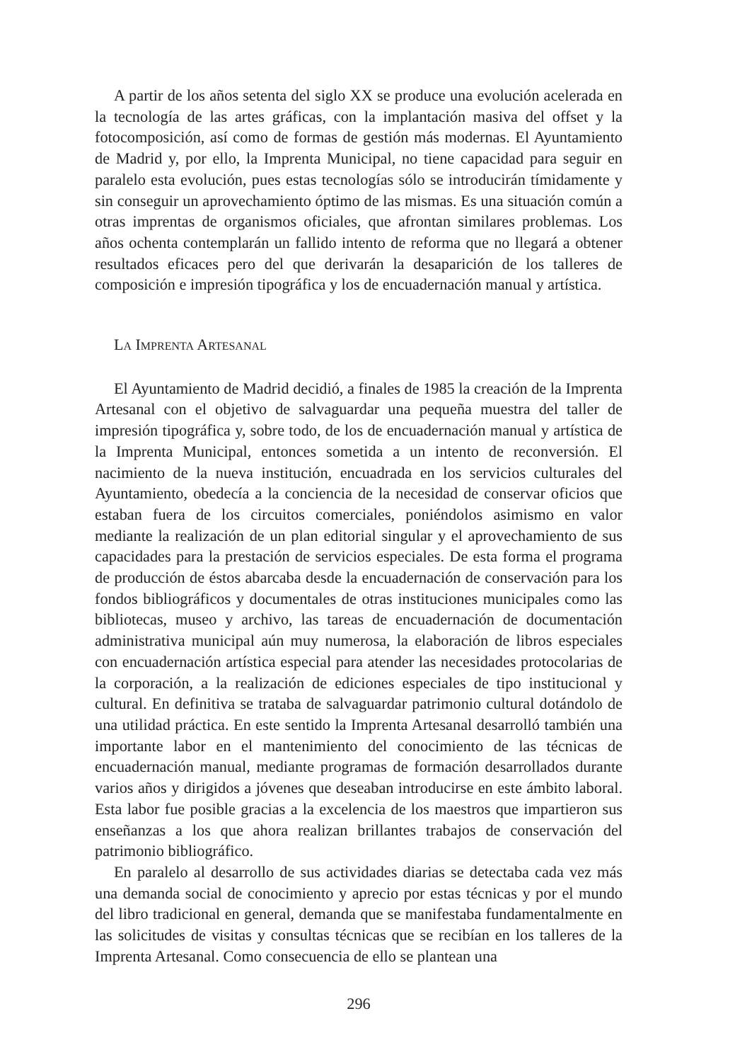A partir de los años setenta del siglo XX se produce una evolución acelerada en la tecnología de las artes gráficas, con la implantación masiva del offset y la fotocomposición, así como de formas de gestión más modernas. El Ayuntamiento de Madrid y, por ello, la Imprenta Municipal, no tiene capacidad para seguir en paralelo esta evolución, pues estas tecnologías sólo se introducirán tímidamente y sin conseguir un aprovechamiento óptimo de las mismas. Es una situación común a otras imprentas de organismos oficiales, que afrontan similares problemas. Los años ochenta contemplarán un fallido intento de reforma que no llegará a obtener resultados eficaces pero del que derivarán la desaparición de los talleres de composición e impresión tipográfica y los de encuadernación manual y artística.
LA IMPRENTA ARTESANAL
El Ayuntamiento de Madrid decidió, a finales de 1985 la creación de la Imprenta Artesanal con el objetivo de salvaguardar una pequeña muestra del taller de impresión tipográfica y, sobre todo, de los de encuadernación manual y artística de la Imprenta Municipal, entonces sometida a un intento de reconversión. El nacimiento de la nueva institución, encuadrada en los servicios culturales del Ayuntamiento, obedecía a la conciencia de la necesidad de conservar oficios que estaban fuera de los circuitos comerciales, poniéndolos asimismo en valor mediante la realización de un plan editorial singular y el aprovechamiento de sus capacidades para la prestación de servicios especiales. De esta forma el programa de producción de éstos abarcaba desde la encuadernación de conservación para los fondos bibliográficos y documentales de otras instituciones municipales como las bibliotecas, museo y archivo, las tareas de encuadernación de documentación administrativa municipal aún muy numerosa, la elaboración de libros especiales con encuadernación artística especial para atender las necesidades protocolarias de la corporación, a la realización de ediciones especiales de tipo institucional y cultural. En definitiva se trataba de salvaguardar patrimonio cultural dotándolo de una utilidad práctica. En este sentido la Imprenta Artesanal desarrolló también una importante labor en el mantenimiento del conocimiento de las técnicas de encuadernación manual, mediante programas de formación desarrollados durante varios años y dirigidos a jóvenes que deseaban introducirse en este ámbito laboral. Esta labor fue posible gracias a la excelencia de los maestros que impartieron sus enseñanzas a los que ahora realizan brillantes trabajos de conservación del patrimonio bibliográfico.
En paralelo al desarrollo de sus actividades diarias se detectaba cada vez más una demanda social de conocimiento y aprecio por estas técnicas y por el mundo del libro tradicional en general, demanda que se manifestaba fundamentalmente en las solicitudes de visitas y consultas técnicas que se recibían en los talleres de la Imprenta Artesanal. Como consecuencia de ello se plantean una
296